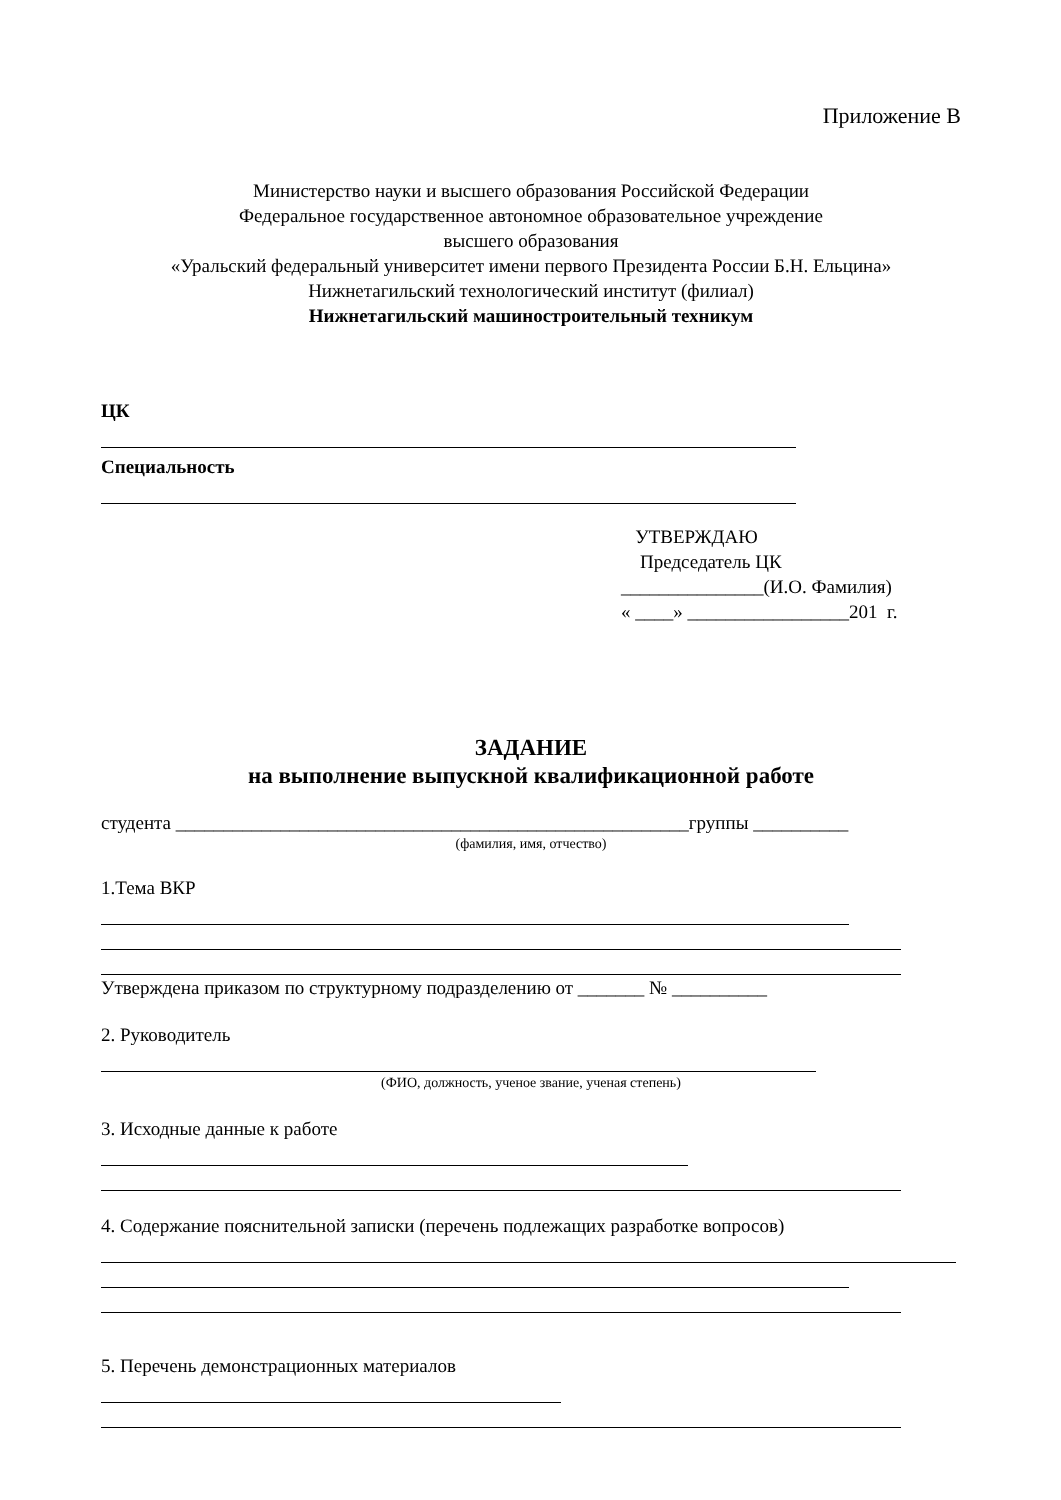Приложение В
Министерство науки и высшего образования Российской Федерации
Федеральное государственное автономное образовательное учреждение
высшего образования
«Уральский федеральный университет имени первого Президента России Б.Н. Ельцина»
Нижнетагильский технологический институт (филиал)
Нижнетагильский машиностроительный техникум
ЦК
Специальность
УТВЕРЖДАЮ
Председатель ЦК
_______________(И.О. Фамилия)
« ____» _________________201 г.
ЗАДАНИЕ
на выполнение выпускной квалификационной работе
студента ______________________________________________________группы __________
(фамилия, имя, отчество)
1.Тема ВКР
Утверждена приказом по структурному подразделению от _______ № __________
2. Руководитель
(ФИО, должность, ученое звание, ученая степень)
3. Исходные данные к работе
4. Содержание пояснительной записки (перечень подлежащих разработке вопросов)
5. Перечень демонстрационных материалов